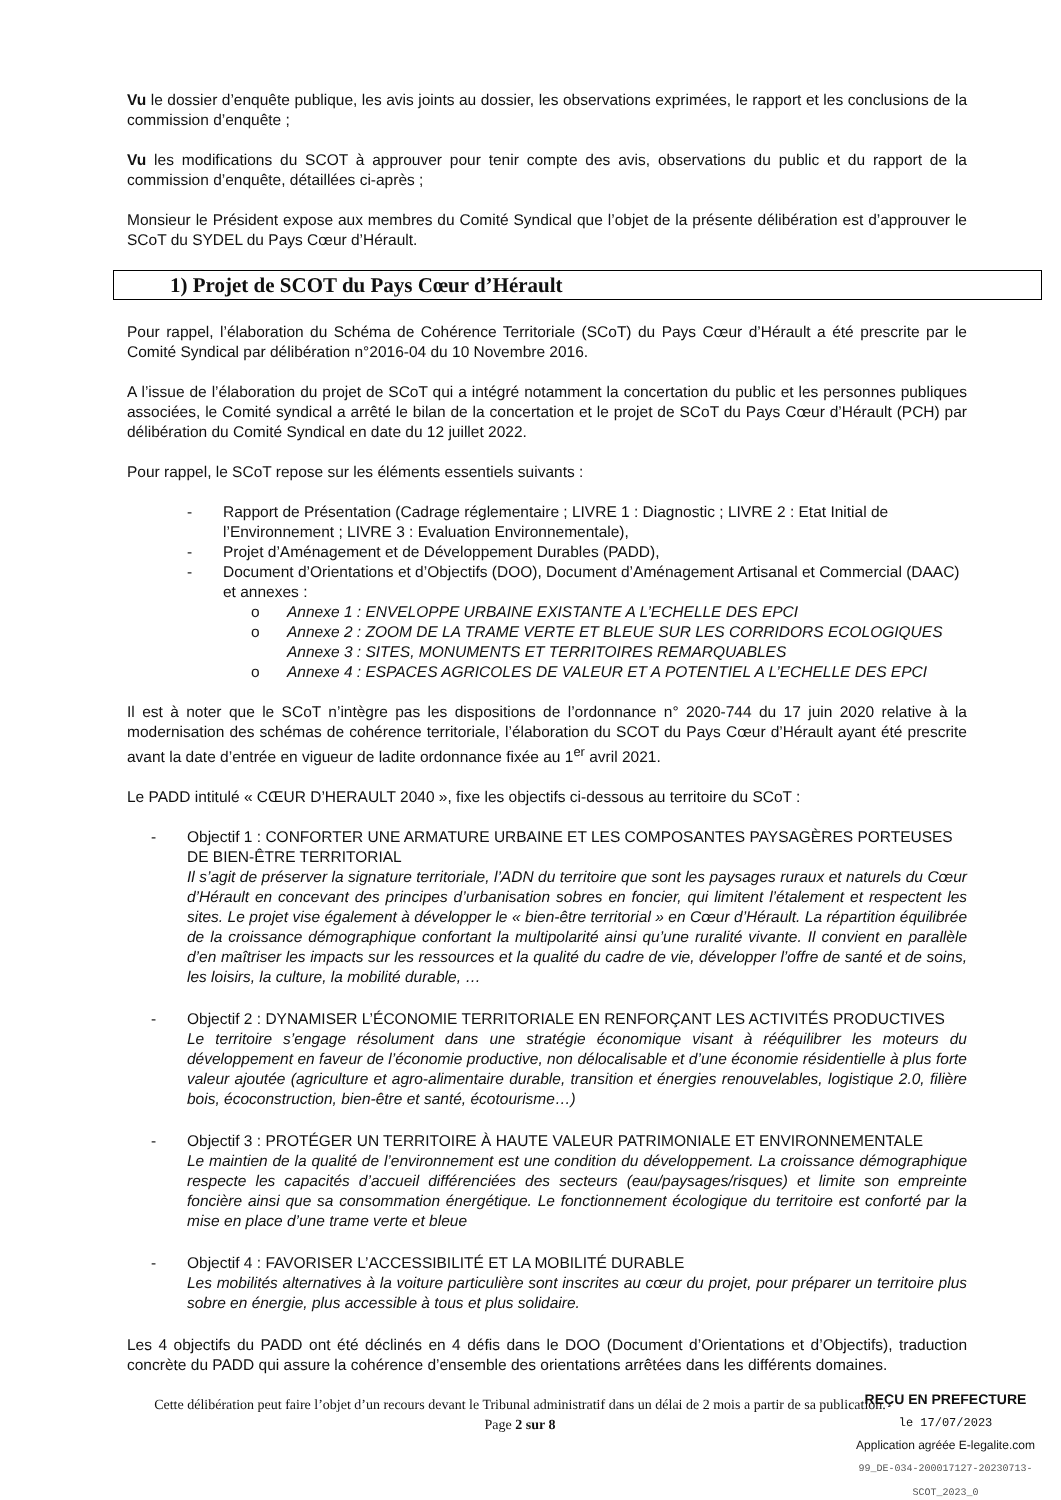Vu le dossier d’enquête publique, les avis joints au dossier, les observations exprimées, le rapport et les conclusions de la commission d’enquête ;
Vu les modifications du SCOT à approuver pour tenir compte des avis, observations du public et du rapport de la commission d’enquête, détaillées ci-après ;
Monsieur le Président expose aux membres du Comité Syndical que l’objet de la présente délibération est d’approuver le SCoT du SYDEL du Pays Cœur d’Hérault.
1) Projet de SCOT du Pays Cœur d’Hérault
Pour rappel, l’élaboration du Schéma de Cohérence Territoriale (SCoT) du Pays Cœur d’Hérault a été prescrite par le Comité Syndical par délibération n°2016-04 du 10 Novembre 2016.
A l’issue de l’élaboration du projet de SCoT qui a intégré notamment la concertation du public et les personnes publiques associées, le Comité syndical a arrêté le bilan de la concertation et le projet de SCoT du Pays Cœur d’Hérault (PCH) par délibération du Comité Syndical en date du 12 juillet 2022.
Pour rappel, le SCoT repose sur les éléments essentiels suivants :
- Rapport de Présentation (Cadrage réglementaire ; LIVRE 1 : Diagnostic ; LIVRE 2 : Etat Initial de l’Environnement ; LIVRE 3 : Evaluation Environnementale),
- Projet d’Aménagement et de Développement Durables (PADD),
- Document d’Orientations et d’Objectifs (DOO), Document d’Aménagement Artisanal et Commercial (DAAC) et annexes :
o Annexe 1 : ENVELOPPE URBAINE EXISTANTE A L’ECHELLE DES EPCI
o Annexe 2 : ZOOM DE LA TRAME VERTE ET BLEUE SUR LES CORRIDORS ECOLOGIQUES Annexe 3 : SITES, MONUMENTS ET TERRITOIRES REMARQUABLES
o Annexe 4 : ESPACES AGRICOLES DE VALEUR ET A POTENTIEL A L’ECHELLE DES EPCI
Il est à noter que le SCoT n’intègre pas les dispositions de l’ordonnance n° 2020-744 du 17 juin 2020 relative à la modernisation des schémas de cohérence territoriale, l’élaboration du SCOT du Pays Cœur d’Hérault ayant été prescrite avant la date d’entrée en vigueur de ladite ordonnance fixée au 1<sup>er</sup> avril 2021.
Le PADD intitulé « CŒUR D’HERAULT 2040 », fixe les objectifs ci-dessous au territoire du SCoT :
- Objectif 1 : CONFORTER UNE ARMATURE URBAINE ET LES COMPOSANTES PAYSAGÈRES PORTEUSES DE BIEN-ÊTRE TERRITORIAL
Il s’agit de préserver la signature territoriale, l’ADN du territoire que sont les paysages ruraux et naturels du Cœur d’Hérault en concevant des principes d’urbanisation sobres en foncier, qui limitent l’étalement et respectent les sites. Le projet vise également à développer le « bien-être territorial » en Cœur d’Hérault. La répartition équilibrée de la croissance démographique confortant la multipolarité ainsi qu’une ruralité vivante. Il convient en parallèle d’en maîtriser les impacts sur les ressources et la qualité du cadre de vie, développer l’offre de santé et de soins, les loisirs, la culture, la mobilité durable, …
- Objectif 2 : DYNAMISER L’ÉCONOMIE TERRITORIALE EN RENFORÇANT LES ACTIVITÉS PRODUCTIVES
Le territoire s’engage résolument dans une stratégie économique visant à rééquilibrer les moteurs du développement en faveur de l’économie productive, non délocalisable et d’une économie résidentielle à plus forte valeur ajoutée (agriculture et agro-alimentaire durable, transition et énergies renouvelables, logistique 2.0, filière bois, écoconstruction, bien-être et santé, écotourisme…)
- Objectif 3 : PROTÉGER UN TERRITOIRE À HAUTE VALEUR PATRIMONIALE ET ENVIRONNEMENTALE
Le maintien de la qualité de l’environnement est une condition du développement. La croissance démographique respecte les capacités d’accueil différenciées des secteurs (eau/paysages/risques) et limite son empreinte foncière ainsi que sa consommation énergétique. Le fonctionnement écologique du territoire est conforté par la mise en place d’une trame verte et bleue
- Objectif 4 : FAVORISER L’ACCESSIBILITÉ ET LA MOBILITÉ DURABLE
Les mobilités alternatives à la voiture particulière sont inscrites au cœur du projet, pour préparer un territoire plus sobre en énergie, plus accessible à tous et plus solidaire.
Les 4 objectifs du PADD ont été déclinés en 4 défis dans le DOO (Document d’Orientations et d’Objectifs), traduction concrète du PADD qui assure la cohérence d’ensemble des orientations arrêtées dans les différents domaines.
Cette délibération peut faire l’objet d’un recours devant le Tribunal administratif dans un délai de 2 mois a partir de sa publication.
Page 2 sur 8
REÇU EN PREFECTURE
le 17/07/2023
Application agréée E-legalite.com
99_DE-034-200017127-20230713-SCOT_2023_0